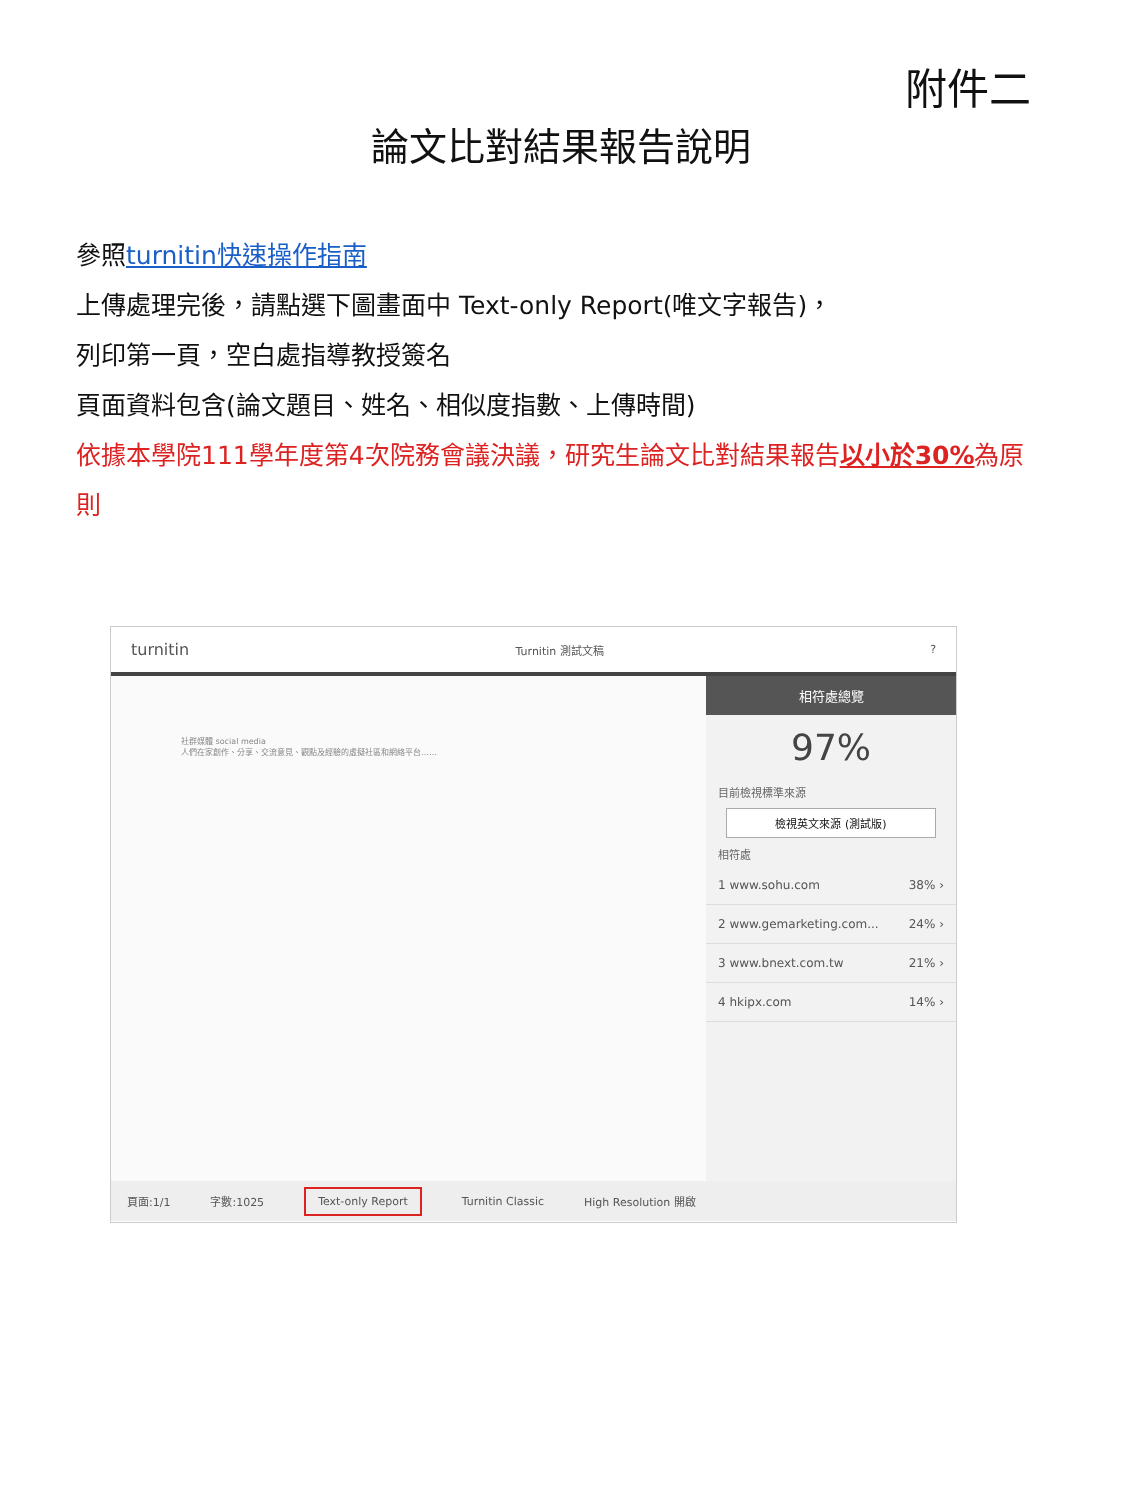附件二
論文比對結果報告說明
參照turnitin快速操作指南
上傳處理完後，請點選下圖畫面中 Text-only Report(唯文字報告)，
列印第一頁，空白處指導教授簽名
頁面資料包含(論文題目、姓名、相似度指數、上傳時間)
依據本學院111學年度第4次院務會議決議，研究生論文比對結果報告以小於30% 為原則
turnitin Turnitin 測試文稿?
社群媒體 social media
人們在家創作、分享、交流意見、觀點及經驗的虛擬社區和網絡平台……
相符處總覽
97%
目前檢視標準來源
檢視英文來源 (測試版)
相符處
1 www.sohu.com 38% ›
2 www.gemarketing.com... 24% ›
3 www.bnext.com.tw 21% ›
4 hkipx.com 14% ›
頁面:1/1 字數:1025 Text-only Report Turnitin Classic High Resolution 開啟